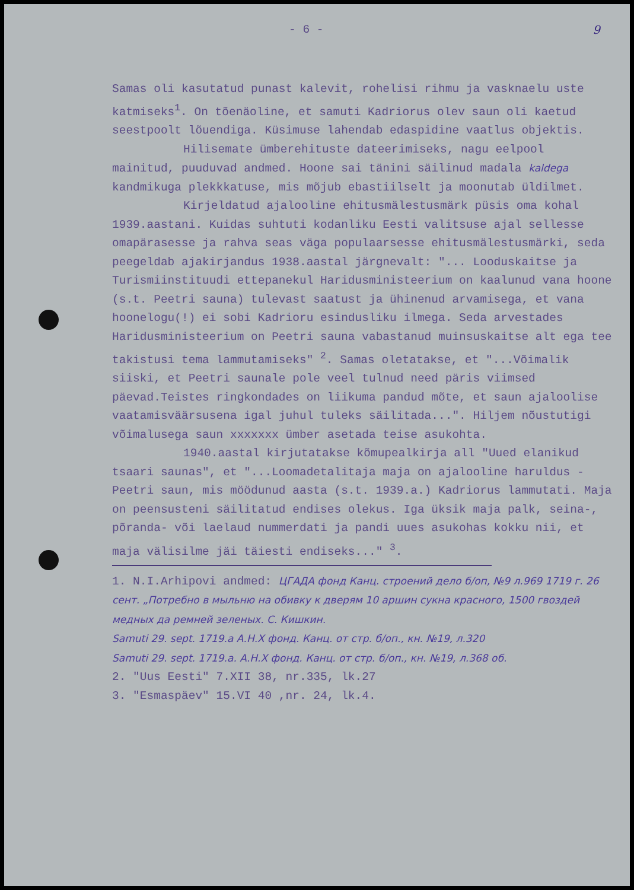- 6 - 9
Samas oli kasutatud punast kalevit, rohelisi rihmu ja vasknaelu uste katmiseks<sup>1</sup>. On tõenäoline, et samuti Kadriorus olev saun oli kaetud seestpoolt lõuendiga. Küsimuse lahendab edaspidine vaatlus objektis.
Hilisemate ümberehituste dateerimiseks, nagu eelpool mainitud, puuduvad andmed. Hoone sai tänini säilinud madala kaldega kandmikuga plekkkatuse, mis mõjub ebastiilselt ja moonutab üldilmet.
Kirjeldatud ajalooline ehitusmälestusmärk püsis oma kohal 1939.aastani. Kuidas suhtuti kodanliku Eesti valitsuse ajal sellesse omapärasesse ja rahva seas väga populaarsesse ehitusmälestusmärki, seda peegeldab ajakirjandus 1938.aastal järgnevalt: "... Looduskaitse ja Turismiinstituudi ettepanekul Haridusministeerium on kaalunud vana hoone (s.t. Peetri sauna) tulevast saatust ja ühinenud arvamisega, et vana hoonelogu(!) ei sobi Kadrioru esindusliku ilmega. Seda arvestades Haridusministeerium on Peetri sauna vabastanud muinsuskaitse alt ega tee takistusi tema lammutamiseks" <sup>2</sup>. Samas oletatakse, et "...Võimalik siiski, et Peetri saunale pole veel tulnud need päris viimsed päevad.Teistes ringkondades on liikuma pandud mõte, et saun ajaloolise vaatamisväärsusena igal juhul tuleks säilitada...". Hiljem nõustutigi võimalusega saun xxxxxxx ümber asetada teise asukohta.
1940.aastal kirjutatakse kõmupealkirja all "Uued elanikud tsaari saunas", et "...Loomadetalitaja maja on ajalooline haruldus - Peetri saun, mis möödunud aasta (s.t. 1939.a.) Kadriorus lammutati. Maja on peensusteni säilitatud endises olekus. Iga üksik maja palk, seina-, põranda- või laelaud nummerdati ja pandi uues asukohas kokku nii, et maja välisilme jäi täiesti endiseks..." <sup>3</sup>.
1. N.I.Arhipovi andmed: ЦГАДА фонд Канц. строений дело б/оп, №9 л.969 1719 г. 26 сент. „Потребно в мыльню на обивку к дверям 10 аршин сукна красного, 1500 гвоздей медных да ремней зеленых. С. Кишкин.
Samuti 29. sept. 1719.a А.Н.Х фонд. Канц. от стр. б/оп., кн. №19, л.320
Samuti 29. sept. 1719.a. А.Н.Х фонд. Канц. от стр. б/оп., кн. №19, л.368 об.
2. "Uus Eesti" 7.XII 38, nr.335, lk.27
3. "Esmaspäev" 15.VI 40 ,nr. 24, lk.4.